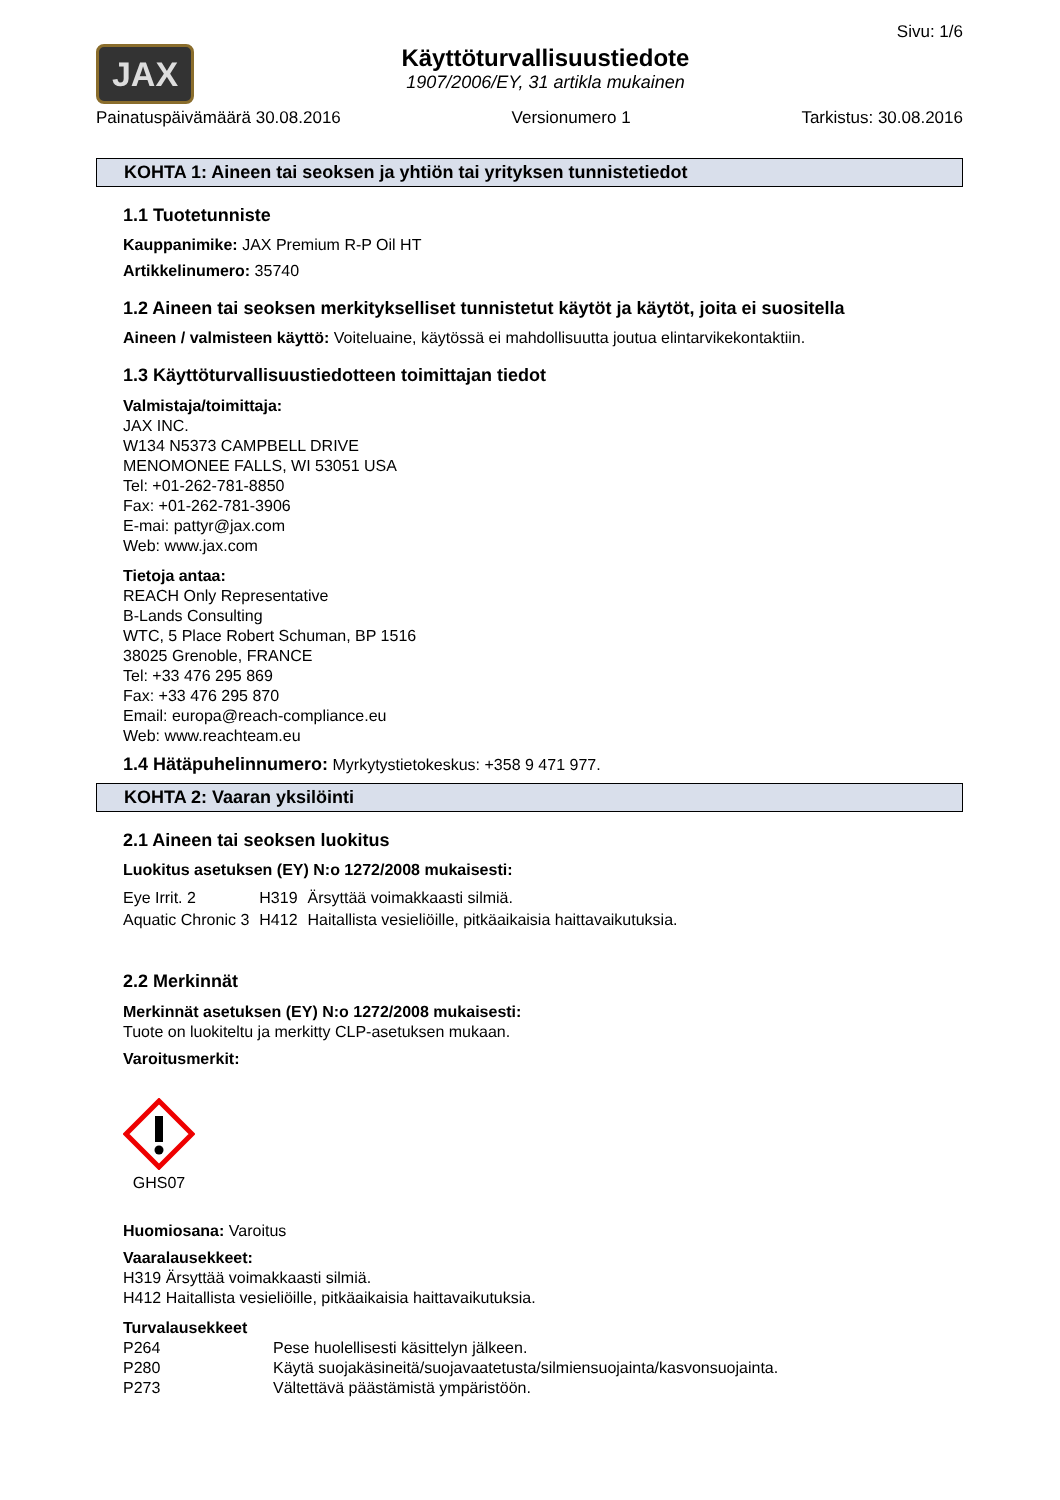JAX
Käyttöturvallisuustiedote
1907/2006/EY, 31 artikla mukainen
Sivu: 1/6
Painatuspäivämäärä 30.08.2016 Versionumero 1 Tarkistus: 30.08.2016
KOHTA 1: Aineen tai seoksen ja yhtiön tai yrityksen tunnistetiedot
1.1 Tuotetunniste
Kauppanimike: JAX Premium R-P Oil HT
Artikkelinumero: 35740
1.2 Aineen tai seoksen merkitykselliset tunnistetut käytöt ja käytöt, joita ei suositella
Aineen / valmisteen käyttö: Voiteluaine, käytössä ei mahdollisuutta joutua elintarvikekontaktiin.
1.3 Käyttöturvallisuustiedotteen toimittajan tiedot
Valmistaja/toimittaja:
JAX INC.
W134 N5373 CAMPBELL DRIVE
MENOMONEE FALLS, WI 53051 USA
Tel: +01-262-781-8850
Fax: +01-262-781-3906
E-mai: pattyr@jax.com
Web: www.jax.com
Tietoja antaa:
REACH Only Representative
B-Lands Consulting
WTC, 5 Place Robert Schuman, BP 1516
38025 Grenoble, FRANCE
Tel: +33 476 295 869
Fax: +33 476 295 870
Email: europa@reach-compliance.eu
Web: www.reachteam.eu
1.4 Hätäpuhelinnumero: Myrkytystietokeskus: +358 9 471 977.
KOHTA 2: Vaaran yksilöinti
2.1 Aineen tai seoksen luokitus
Luokitus asetuksen (EY) N:o 1272/2008 mukaisesti:
| Eye Irrit. 2 | H319 | Ärsyttää voimakkaasti silmiä. |
| Aquatic Chronic 3 | H412 | Haitallista vesieliöille, pitkäaikaisia haittavaikutuksia. |
2.2 Merkinnät
Merkinnät asetuksen (EY) N:o 1272/2008 mukaisesti:
Tuote on luokiteltu ja merkitty CLP-asetuksen mukaan.
Varoitusmerkit:
GHS07
Huomiosana: Varoitus
Vaaralausekkeet:
H319 Ärsyttää voimakkaasti silmiä.
H412 Haitallista vesieliöille, pitkäaikaisia haittavaikutuksia.
Turvalausekkeet
| P264 | Pese huolellisesti käsittelyn jälkeen. |
| P280 | Käytä suojakäsineitä/suojavaatetusta/silmiensuojainta/kasvonsuojainta. |
| P273 | Vältettävä päästämistä ympäristöön. |